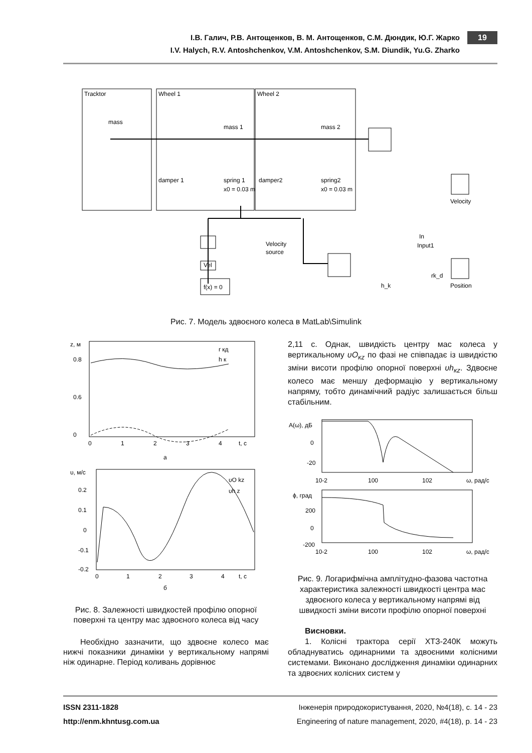19
І.В. Галич, Р.В. Антощенков, В. М. Антощенков, С.М. Дюндик, Ю.Г. Жарко
I.V. Halych, R.V. Antoshchenkov, V.M. Antoshchenkov, S.M. Diundik, Yu.G. Zharko
Tracktor
Wheel 1
Wheel 2
mass
mass 1
mass 2
damper 1
spring 1
x0 = 0.03 m
damper2
spring2
x0 = 0.03 m
Velocity
In
Input1
Velocity
source
Vel
f(x) = 0
rk_d
h_k
Position
Рис. 7. Модель здвоєного колеса в MatLab\Simulink
z, м
0.8
0.6
0
0
1
2
3
4
t, с
r кд
h к
а
υ, м/с
0.2
0.1
0
-0.1
-0.2
0
1
2
3
4
t, с
υO kz
υh z
б
Рис. 8. Залежності швидкостей профілю опорної поверхні та центру мас здвоєного колеса від часу
Необхідно зазначити, що здвоєне колесо має нижчі показники динаміки у вертикальному напрямі ніж одинарне. Період коливань дорівнює
2,11 с. Однак, швидкість центру мас колеса у вертикальному υO<sub>кz</sub> по фазі не співпадає із швидкістю зміни висоти профілю опорної поверхні υh<sub>кz</sub>. Здвоєне колесо має меншу деформацію у вертикальному напряму, тобто динамічний радіус залишається більш стабільним.
A(ω), дБ
0
-20
10-2
100
102
ω, рад/с
ϕ, град
200
0
-200
10-2
100
102
ω, рад/с
Рис. 9. Логарифмічна амплітудно-фазова частотна характеристика залежності швидкості центра мас здвоєного колеса у вертикальному напрямі від швидкості зміни висоти профілю опорної поверхні
Висновки.
1. Колісні трактора серії ХТЗ-240К можуть обладнуватись одинарними та здвоєними колісними системами. Виконано дослідження динаміки одинарних та здвоєних колісних систем у
ISSN 2311-1828 Інженерія природокористування, 2020, №4(18), с. 14 - 23
http://enm.khntusg.com.ua Engineering of nature management, 2020, #4(18), р. 14 - 23